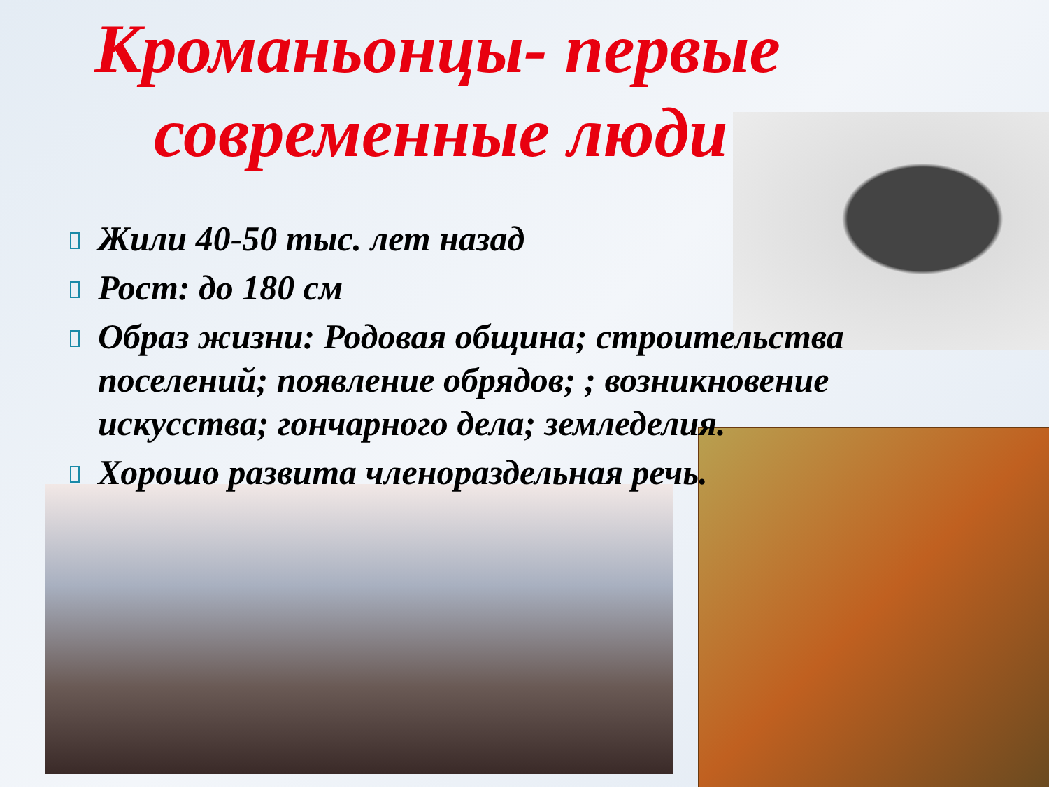Кроманьонцы- первые
современные люди
Жили 40-50 тыс. лет назад
Рост: до 180 см
Образ жизни: Родовая община; строительства поселений; появление обрядов; ; возникновение искусства; гончарного дела; земледелия.
Хорошо развита членораздельная речь.